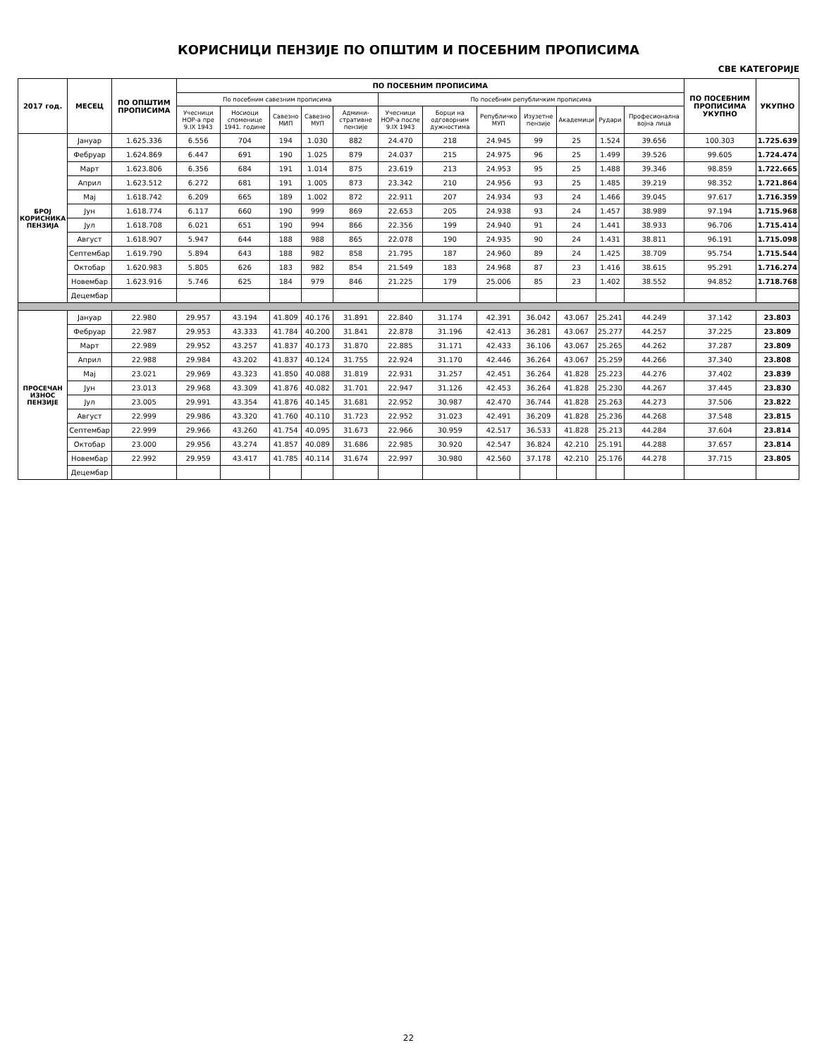КОРИСНИЦИ ПЕНЗИЈЕ ПО ОПШТИМ И ПОСЕБНИМ ПРОПИСИМА
СВЕ КАТЕГОРИЈЕ
| 2017 год. | МЕСЕЦ | ПО ОПШТИМ ПРОПИСИМА | ПО ПОСЕБНИМ ПРОПИСИМА | | | | | | | | | | | | ПО ПОСЕБНИМ ПРОПИСИМА УКУПНО | УКУПНО |
| --- | --- | --- | --- | --- | --- | --- | --- | --- | --- | --- | --- | --- | --- | --- | --- | --- |
| | | | По посебним савезним прописима | | | | | По посебним републичким прописима | | | | | | | | |
| | | | Учесници НОР-а пре 9.IX 1943 | Носиоци споменице 1941. године | Савезно МИП | Савезно МУП | Админи-стративне пензије | Учесници НОР-а после 9.IX 1943 | Борци на одговорним дужностима | Републичко МУП | Изузетне пензије | Академици | Рудари | Професионална војна лица | | |
| БРОЈ КОРИСНИКА ПЕНЗИЈА | Јануар | 1.625.336 | 6.556 | 704 | 194 | 1.030 | 882 | 24.470 | 218 | 24.945 | 99 | 25 | 1.524 | 39.656 | 100.303 | 1.725.639 |
| | Фебруар | 1.624.869 | 6.447 | 691 | 190 | 1.025 | 879 | 24.037 | 215 | 24.975 | 96 | 25 | 1.499 | 39.526 | 99.605 | 1.724.474 |
| | Март | 1.623.806 | 6.356 | 684 | 191 | 1.014 | 875 | 23.619 | 213 | 24.953 | 95 | 25 | 1.488 | 39.346 | 98.859 | 1.722.665 |
| | Април | 1.623.512 | 6.272 | 681 | 191 | 1.005 | 873 | 23.342 | 210 | 24.956 | 93 | 25 | 1.485 | 39.219 | 98.352 | 1.721.864 |
| | Мај | 1.618.742 | 6.209 | 665 | 189 | 1.002 | 872 | 22.911 | 207 | 24.934 | 93 | 24 | 1.466 | 39.045 | 97.617 | 1.716.359 |
| | Јун | 1.618.774 | 6.117 | 660 | 190 | 999 | 869 | 22.653 | 205 | 24.938 | 93 | 24 | 1.457 | 38.989 | 97.194 | 1.715.968 |
| | Јул | 1.618.708 | 6.021 | 651 | 190 | 994 | 866 | 22.356 | 199 | 24.940 | 91 | 24 | 1.441 | 38.933 | 96.706 | 1.715.414 |
| | Август | 1.618.907 | 5.947 | 644 | 188 | 988 | 865 | 22.078 | 190 | 24.935 | 90 | 24 | 1.431 | 38.811 | 96.191 | 1.715.098 |
| | Септембар | 1.619.790 | 5.894 | 643 | 188 | 982 | 858 | 21.795 | 187 | 24.960 | 89 | 24 | 1.425 | 38.709 | 95.754 | 1.715.544 |
| | Октобар | 1.620.983 | 5.805 | 626 | 183 | 982 | 854 | 21.549 | 183 | 24.968 | 87 | 23 | 1.416 | 38.615 | 95.291 | 1.716.274 |
| | Новембар | 1.623.916 | 5.746 | 625 | 184 | 979 | 846 | 21.225 | 179 | 25.006 | 85 | 23 | 1.402 | 38.552 | 94.852 | 1.718.768 |
| | Децембар | | | | | | | | | | | | | | | |
| ПРОСЕЧАН ИЗНОС ПЕНЗИЈЕ | Јануар | 22.980 | 29.957 | 43.194 | 41.809 | 40.176 | 31.891 | 22.840 | 31.174 | 42.391 | 36.042 | 43.067 | 25.241 | 44.249 | 37.142 | 23.803 |
| | Фебруар | 22.987 | 29.953 | 43.333 | 41.784 | 40.200 | 31.841 | 22.878 | 31.196 | 42.413 | 36.281 | 43.067 | 25.277 | 44.257 | 37.225 | 23.809 |
| | Март | 22.989 | 29.952 | 43.257 | 41.837 | 40.173 | 31.870 | 22.885 | 31.171 | 42.433 | 36.106 | 43.067 | 25.265 | 44.262 | 37.287 | 23.809 |
| | Април | 22.988 | 29.984 | 43.202 | 41.837 | 40.124 | 31.755 | 22.924 | 31.170 | 42.446 | 36.264 | 43.067 | 25.259 | 44.266 | 37.340 | 23.808 |
| | Мај | 23.021 | 29.969 | 43.323 | 41.850 | 40.088 | 31.819 | 22.931 | 31.257 | 42.451 | 36.264 | 41.828 | 25.223 | 44.276 | 37.402 | 23.839 |
| | Јун | 23.013 | 29.968 | 43.309 | 41.876 | 40.082 | 31.701 | 22.947 | 31.126 | 42.453 | 36.264 | 41.828 | 25.230 | 44.267 | 37.445 | 23.830 |
| | Јул | 23.005 | 29.991 | 43.354 | 41.876 | 40.145 | 31.681 | 22.952 | 30.987 | 42.470 | 36.744 | 41.828 | 25.263 | 44.273 | 37.506 | 23.822 |
| | Август | 22.999 | 29.986 | 43.320 | 41.760 | 40.110 | 31.723 | 22.952 | 31.023 | 42.491 | 36.209 | 41.828 | 25.236 | 44.268 | 37.548 | 23.815 |
| | Септембар | 22.999 | 29.966 | 43.260 | 41.754 | 40.095 | 31.673 | 22.966 | 30.959 | 42.517 | 36.533 | 41.828 | 25.213 | 44.284 | 37.604 | 23.814 |
| | Октобар | 23.000 | 29.956 | 43.274 | 41.857 | 40.089 | 31.686 | 22.985 | 30.920 | 42.547 | 36.824 | 42.210 | 25.191 | 44.288 | 37.657 | 23.814 |
| | Новембар | 22.992 | 29.959 | 43.417 | 41.785 | 40.114 | 31.674 | 22.997 | 30.980 | 42.560 | 37.178 | 42.210 | 25.176 | 44.278 | 37.715 | 23.805 |
| | Децембар | | | | | | | | | | | | | | | |
22